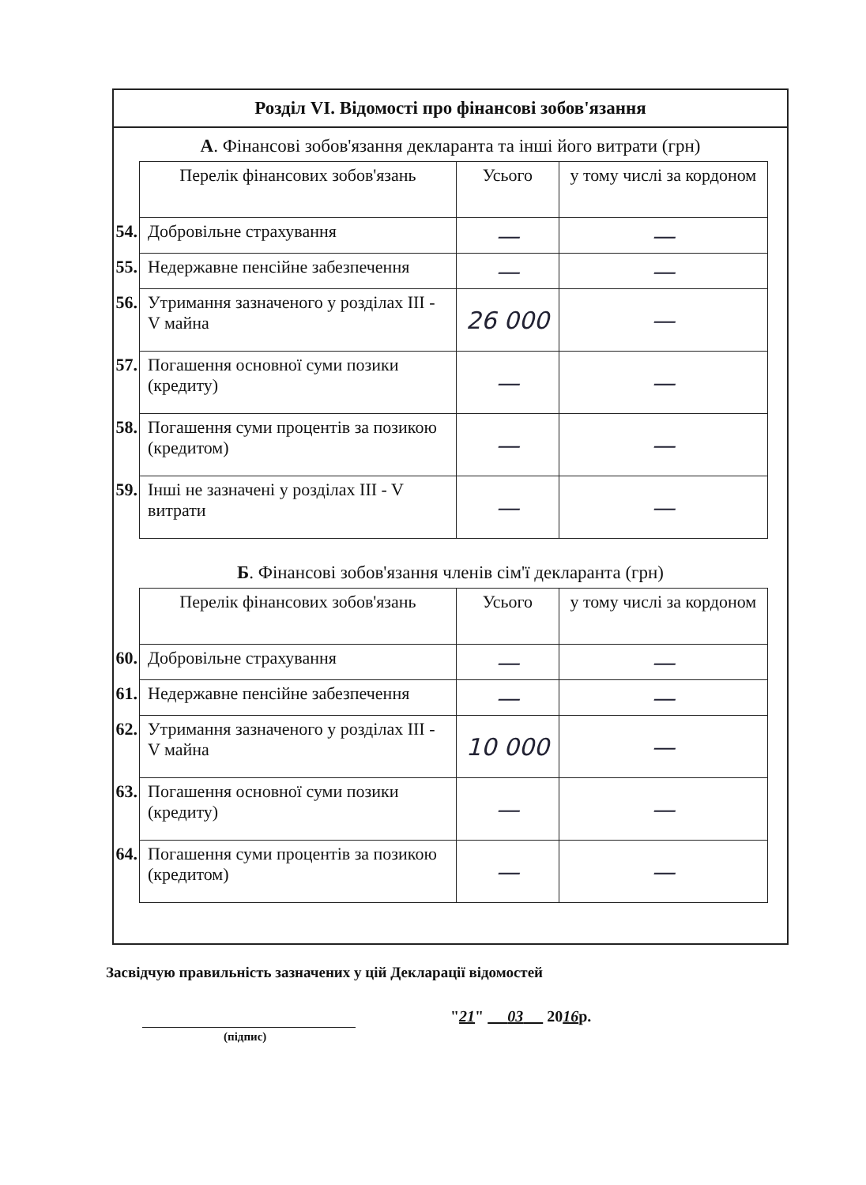Розділ VI. Відомості про фінансові зобов'язання
А. Фінансові зобов'язання декларанта та інші його витрати (грн)
| | Перелік фінансових зобов'язань | Усього | у тому числі за кордоном |
| 54. | Добровільне страхування | — | — |
| 55. | Недержавне пенсійне забезпечення | — | — |
| 56. | Утримання зазначеного у розділах III - V майна | 26 000 | — |
| 57. | Погашення основної суми позики (кредиту) | — | — |
| 58. | Погашення суми процентів за позикою (кредитом) | — | — |
| 59. | Інші не зазначені у розділах III - V витрати | — | — |
Б. Фінансові зобов'язання членів сім'ї декларанта (грн)
| | Перелік фінансових зобов'язань | Усього | у тому числі за кордоном |
| 60. | Добровільне страхування | — | — |
| 61. | Недержавне пенсійне забезпечення | — | — |
| 62. | Утримання зазначеного у розділах III - V майна | 10 000 | — |
| 63. | Погашення основної суми позики (кредиту) | — | — |
| 64. | Погашення суми процентів за позикою (кредитом) | — | — |
Засвідчую правильність зазначених у цій Декларації відомостей
(підпис)
"21" 03 2016р.